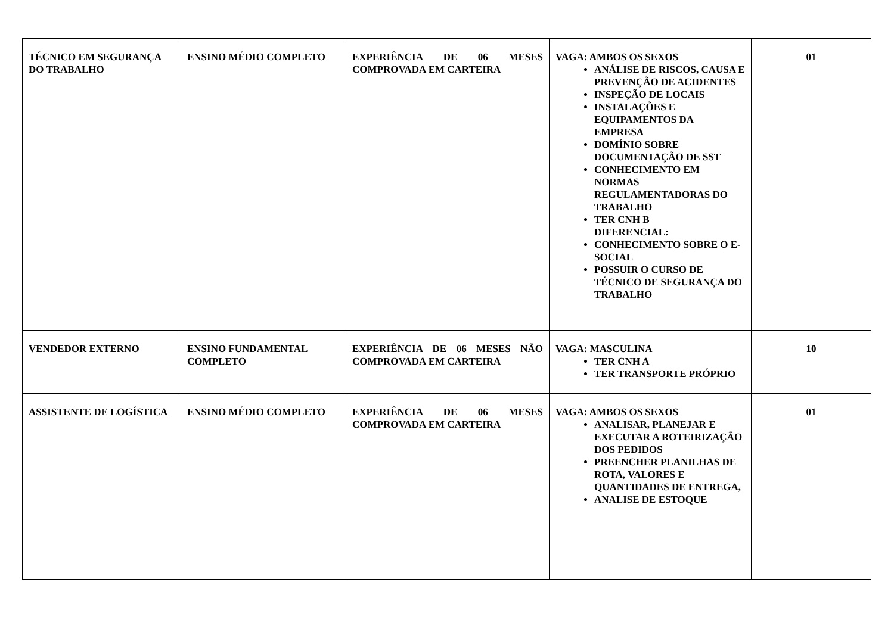| TÉCNICO EM SEGURANÇA DO TRABALHO | ENSINO MÉDIO COMPLETO | EXPERIÊNCIA DE 06 MESES COMPROVADA EM CARTEIRA | VAGA: AMBOS OS SEXOS ANÁLISE DE RISCOS, CAUSA E PREVENÇÃO DE ACIDENTES INSPEÇÃO DE LOCAIS INSTALAÇÕES E EQUIPAMENTOS DA EMPRESA DOMÍNIO SOBRE DOCUMENTAÇÃO DE SST CONHECIMENTO EM NORMAS REGULAMENTADORAS DO TRABALHO TER CNH B DIFERENCIAL: CONHECIMENTO SOBRE O E-SOCIAL POSSUIR O CURSO DE TÉCNICO DE SEGURANÇA DO TRABALHO | 01 |
| VENDEDOR EXTERNO | ENSINO FUNDAMENTAL COMPLETO | EXPERIÊNCIA DE 06 MESES NÃO COMPROVADA EM CARTEIRA | VAGA: MASCULINA TER CNH A TER TRANSPORTE PRÓPRIO | 10 |
| ASSISTENTE DE LOGÍSTICA | ENSINO MÉDIO COMPLETO | EXPERIÊNCIA DE 06 MESES COMPROVADA EM CARTEIRA | VAGA: AMBOS OS SEXOS ANALISAR, PLANEJAR E EXECUTAR A ROTEIRIZAÇÃO DOS PEDIDOS PREENCHER PLANILHAS DE ROTA, VALORES E QUANTIDADES DE ENTREGA, ANALISE DE ESTOQUE | 01 |